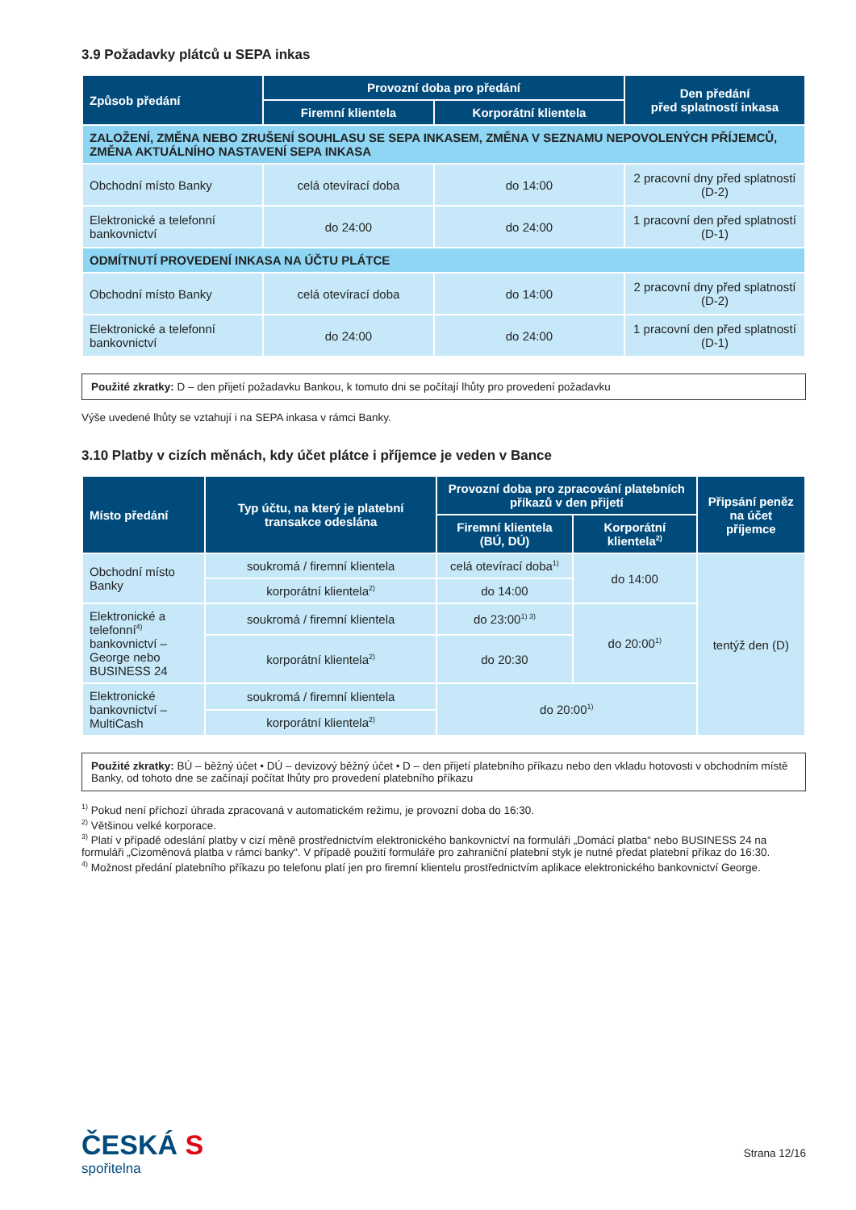3.9 Požadavky plátců u SEPA inkas
| Způsob předání | Provozní doba pro předání | | Den předání před splatností inkasa |
| --- | --- | --- | --- |
| | Firemní klientela | Korporátní klientela | |
| ZALOŽENÍ, ZMĚNA NEBO ZRUŠENÍ SOUHLASU SE SEPA INKASEM, ZMĚNA V SEZNAMU NEPOVOLENÝCH PŘÍJEMCŮ, ZMĚNA AKTUÁLNÍHO NASTAVENÍ SEPA INKASA | | | |
| Obchodní místo Banky | celá otevírací doba | do 14:00 | 2 pracovní dny před splatností (D-2) |
| Elektronické a telefonní bankovnictví | do 24:00 | do 24:00 | 1 pracovní den před splatností (D-1) |
| ODMÍTNUTÍ PROVEDENÍ INKASA NA ÚČTU PLÁTCE | | | |
| Obchodní místo Banky | celá otevírací doba | do 14:00 | 2 pracovní dny před splatností (D-2) |
| Elektronické a telefonní bankovnictví | do 24:00 | do 24:00 | 1 pracovní den před splatností (D-1) |
Použité zkratky: D – den přijetí požadavku Bankou, k tomuto dni se počítají lhůty pro provedení požadavku
Výše uvedené lhůty se vztahují i na SEPA inkasa v rámci Banky.
3.10 Platby v cizích měnách, kdy účet plátce i příjemce je veden v Bance
| Místo předání | Typ účtu, na který je platební transakce odeslána | Provozní doba pro zpracování platebních příkazů v den přijetí | | Připsání peněz na účet příjemce |
| --- | --- | --- | --- | --- |
| | | Firemní klientela (BÚ, DÚ) | Korporátní klientela<sup>2)</sup> | |
| Obchodní místo Banky | soukromá / firemní klientela | celá otevírací doba<sup>1)</sup> | do 14:00 | tentýž den (D) |
| | korporátní klientela<sup>2)</sup> | do 14:00 | | |
| Elektronické a telefonní<sup>4)</sup> bankovnictví – George nebo BUSINESS 24 | soukromá / firemní klientela | do 23:00<sup>1) 3)</sup> | do 20:00<sup>1)</sup> | |
| | korporátní klientela<sup>2)</sup> | do 20:30 | | |
| Elektronické bankovnictví – MultiCash | soukromá / firemní klientela | do 20:00<sup>1)</sup> | | |
| | korporátní klientela<sup>2)</sup> | | | |
Použité zkratky: BÚ – běžný účet • DÚ – devizový běžný účet • D – den přijetí platebního příkazu nebo den vkladu hotovosti v obchodním místě Banky, od tohoto dne se začínají počítat lhůty pro provedení platebního příkazu
<sup>1)</sup> Pokud není příchozí úhrada zpracovaná v automatickém režimu, je provozní doba do 16:30.
<sup>2)</sup> Většinou velké korporace.
<sup>3)</sup> Platí v případě odeslání platby v cizí měně prostřednictvím elektronického bankovnictví na formuláři „Domácí platba“ nebo BUSINESS 24 na formuláři „Cizoměnová platba v rámci banky“. V případě použití formuláře pro zahraniční platební styk je nutné předat platební příkaz do 16:30.
<sup>4)</sup> Možnost předání platebního příkazu po telefonu platí jen pro firemní klientelu prostřednictvím aplikace elektronického bankovnictví George.
ČESKÁ S
spořitelna
Strana 12/16